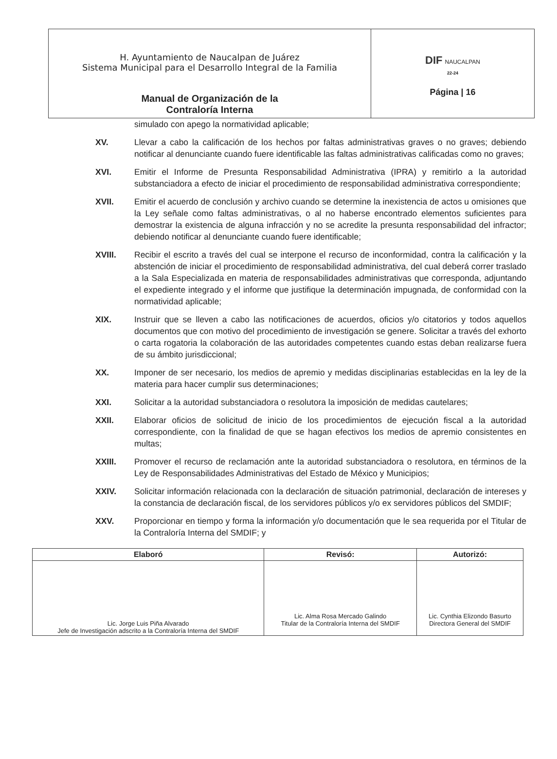| H. Ayuntamiento de Naucalpan de Juárez Sistema Municipal para el Desarrollo Integral de la Familia Manual de Organización de la Contraloría Interna | DIF NAUCALPAN 22-24 Página / 16 |
simulado con apego la normatividad aplicable;
XV. Llevar a cabo la calificación de los hechos por faltas administrativas graves o no graves; debiendo notificar al denunciante cuando fuere identificable las faltas administrativas calificadas como no graves;
XVI. Emitir el Informe de Presunta Responsabilidad Administrativa (IPRA) y remitirlo a la autoridad substanciadora a efecto de iniciar el procedimiento de responsabilidad administrativa correspondiente;
XVII. Emitir el acuerdo de conclusión y archivo cuando se determine la inexistencia de actos u omisiones que la Ley señale como faltas administrativas, o al no haberse encontrado elementos suficientes para demostrar la existencia de alguna infracción y no se acredite la presunta responsabilidad del infractor; debiendo notificar al denunciante cuando fuere identificable;
XVIII. Recibir el escrito a través del cual se interpone el recurso de inconformidad, contra la calificación y la abstención de iniciar el procedimiento de responsabilidad administrativa, del cual deberá correr traslado a la Sala Especializada en materia de responsabilidades administrativas que corresponda, adjuntando el expediente integrado y el informe que justifique la determinación impugnada, de conformidad con la normatividad aplicable;
XIX. Instruir que se lleven a cabo las notificaciones de acuerdos, oficios y/o citatorios y todos aquellos documentos que con motivo del procedimiento de investigación se genere. Solicitar a través del exhorto o carta rogatoria la colaboración de las autoridades competentes cuando estas deban realizarse fuera de su ámbito jurisdiccional;
XX. Imponer de ser necesario, los medios de apremio y medidas disciplinarias establecidas en la ley de la materia para hacer cumplir sus determinaciones;
XXI. Solicitar a la autoridad substanciadora o resolutora la imposición de medidas cautelares;
XXII. Elaborar oficios de solicitud de inicio de los procedimientos de ejecución fiscal a la autoridad correspondiente, con la finalidad de que se hagan efectivos los medios de apremio consistentes en multas;
XXIII. Promover el recurso de reclamación ante la autoridad substanciadora o resolutora, en términos de la Ley de Responsabilidades Administrativas del Estado de México y Municipios;
XXIV. Solicitar información relacionada con la declaración de situación patrimonial, declaración de intereses y la constancia de declaración fiscal, de los servidores públicos y/o ex servidores públicos del SMDIF;
XXV. Proporcionar en tiempo y forma la información y/o documentación que le sea requerida por el Titular de la Contraloría Interna del SMDIF; y
| Elaboró | Revisó: | Autorizó: |
| --- | --- | --- |
| Lic. Jorge Luis Piña Alvarado Jefe de Investigación adscrito a la Contraloría Interna del SMDIF | Lic. Alma Rosa Mercado Galindo Titular de la Contraloría Interna del SMDIF | Lic. Cynthia Elizondo Basurto Directora General del SMDIF |